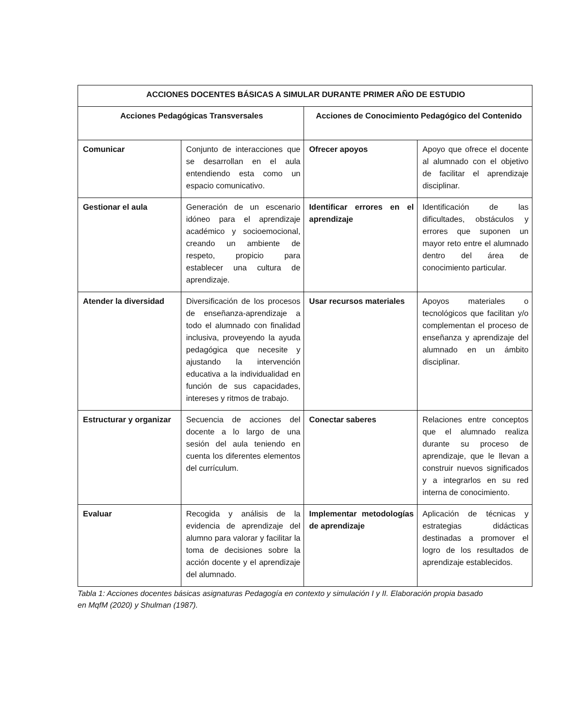| ACCIONES DOCENTES BÁSICAS A SIMULAR DURANTE PRIMER AÑO DE ESTUDIO | | | |
| --- | --- | --- | --- |
| Acciones Pedagógicas Transversales | | Acciones de Conocimiento Pedagógico del Contenido | |
| Comunicar | Conjunto de interacciones que se desarrollan en el aula entendiendo esta como un espacio comunicativo. | Ofrecer apoyos | Apoyo que ofrece el docente al alumnado con el objetivo de facilitar el aprendizaje disciplinar. |
| Gestionar el aula | Generación de un escenario idóneo para el aprendizaje académico y socioemocional, creando un ambiente de respeto, propicio para establecer una cultura de aprendizaje. | Identificar errores en el aprendizaje | Identificación de las dificultades, obstáculos y errores que suponen un mayor reto entre el alumnado dentro del área de conocimiento particular. |
| Atender la diversidad | Diversificación de los procesos de enseñanza-aprendizaje a todo el alumnado con finalidad inclusiva, proveyendo la ayuda pedagógica que necesite y ajustando la intervención educativa a la individualidad en función de sus capacidades, intereses y ritmos de trabajo. | Usar recursos materiales | Apoyos materiales o tecnológicos que facilitan y/o complementan el proceso de enseñanza y aprendizaje del alumnado en un ámbito disciplinar. |
| Estructurar y organizar | Secuencia de acciones del docente a lo largo de una sesión del aula teniendo en cuenta los diferentes elementos del currículum. | Conectar saberes | Relaciones entre conceptos que el alumnado realiza durante su proceso de aprendizaje, que le llevan a construir nuevos significados y a integrarlos en su red interna de conocimiento. |
| Evaluar | Recogida y análisis de la evidencia de aprendizaje del alumno para valorar y facilitar la toma de decisiones sobre la acción docente y el aprendizaje del alumnado. | Implementar metodologías de aprendizaje | Aplicación de técnicas y estrategias didácticas destinadas a promover el logro de los resultados de aprendizaje establecidos. |
Tabla 1: Acciones docentes básicas asignaturas Pedagogía en contexto y simulación I y II. Elaboración propia basado en MqfM (2020) y Shulman (1987).